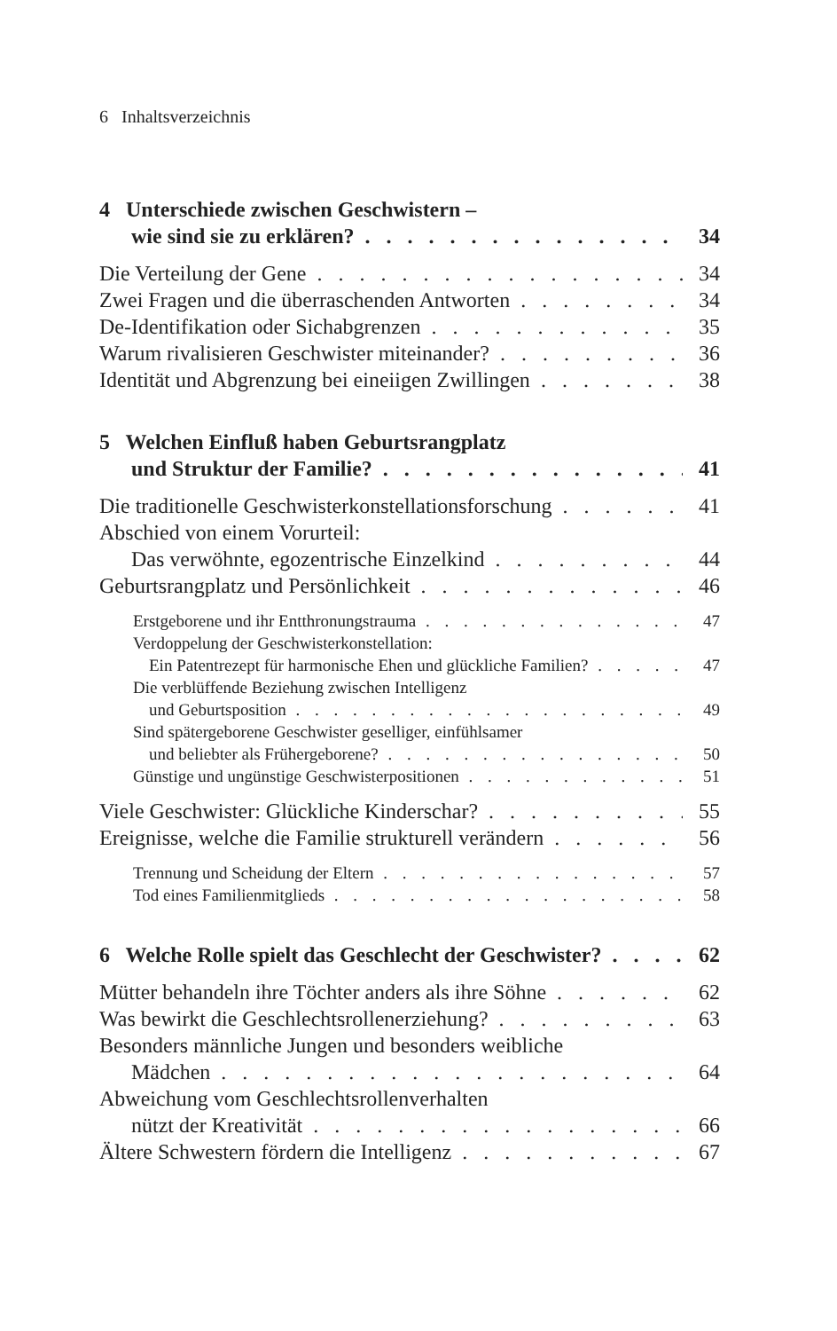6 Inhaltsverzeichnis
4 Unterschiede zwischen Geschwistern –
wie sind sie zu erklären? 34
Die Verteilung der Gene 34
Zwei Fragen und die überraschenden Antworten 34
De-Identifikation oder Sichabgrenzen 35
Warum rivalisieren Geschwister miteinander? 36
Identität und Abgrenzung bei eineiigen Zwillingen 38
5 Welchen Einfluß haben Geburtsrangplatz
und Struktur der Familie? 41
Die traditionelle Geschwisterkonstellationsforschung 41
Abschied von einem Vorurteil:
Das verwöhnte, egozentrische Einzelkind 44
Geburtsrangplatz und Persönlichkeit 46
Erstgeborene und ihr Entthronungstrauma 47
Verdoppelung der Geschwisterkonstellation:
Ein Patentrezept für harmonische Ehen und glückliche Familien? 47
Die verblüffende Beziehung zwischen Intelligenz
und Geburtsposition 49
Sind spätergeborene Geschwister geselliger, einfühlsamer
und beliebter als Frühergeborene? 50
Günstige und ungünstige Geschwisterpositionen 51
Viele Geschwister: Glückliche Kinderschar? 55
Ereignisse, welche die Familie strukturell verändern 56
Trennung und Scheidung der Eltern 57
Tod eines Familienmitglieds 58
6 Welche Rolle spielt das Geschlecht der Geschwister? 62
Mütter behandeln ihre Töchter anders als ihre Söhne 62
Was bewirkt die Geschlechtsrollenerziehung? 63
Besonders männliche Jungen und besonders weibliche
Mädchen 64
Abweichung vom Geschlechtsrollenverhalten
nützt der Kreativität 66
Ältere Schwestern fördern die Intelligenz 67